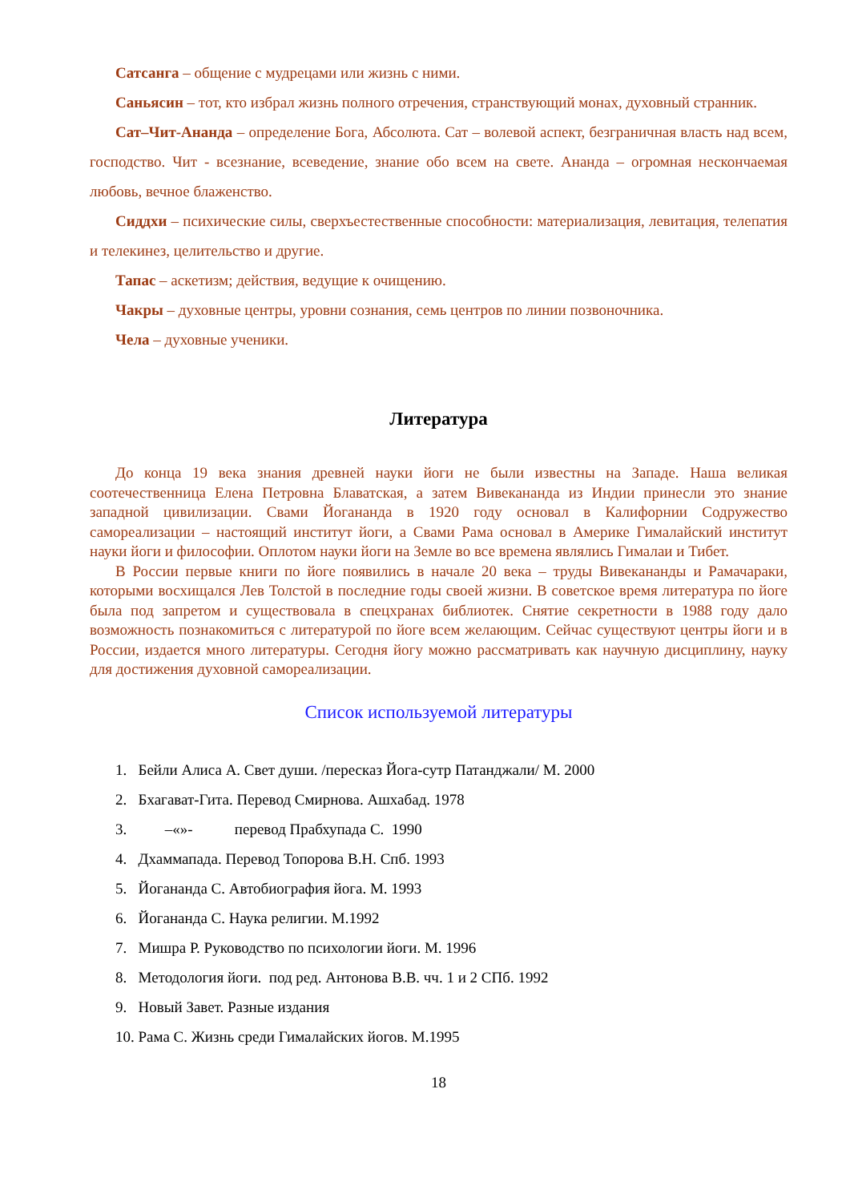Сатсанга – общение с мудрецами или жизнь с ними.
Саньясин – тот, кто избрал жизнь полного отречения, странствующий монах, духовный странник.
Сат–Чит-Ананда – определение Бога, Абсолюта. Сат – волевой аспект, безграничная власть над всем, господство. Чит - всезнание, всеведение, знание обо всем на свете. Ананда – огромная нескончаемая любовь, вечное блаженство.
Сиддхи – психические силы, сверхъестественные способности: материализация, левитация, телепатия и телекинез, целительство и другие.
Тапас – аскетизм; действия, ведущие к очищению.
Чакры – духовные центры, уровни сознания, семь центров по линии позвоночника.
Чела – духовные ученики.
Литература
До конца 19 века знания древней науки йоги не были известны на Западе. Наша великая соотечественница Елена Петровна Блаватская, а затем Вивекананда из Индии принесли это знание западной цивилизации. Свами Йогананда в 1920 году основал в Калифорнии Содружество самореализации – настоящий институт йоги, а Свами Рама основал в Америке Гималайский институт науки йоги и философии. Оплотом науки йоги на Земле во все времена являлись Гималаи и Тибет.
В России первые книги по йоге появились в начале 20 века – труды Вивекананды и Рамачараки, которыми восхищался Лев Толстой в последние годы своей жизни. В советское время литература по йоге была под запретом и существовала в спецхранах библиотек. Снятие секретности в 1988 году дало возможность познакомиться с литературой по йоге всем желающим. Сейчас существуют центры йоги и в России, издается много литературы. Сегодня йогу можно рассматривать как научную дисциплину, науку для достижения духовной самореализации.
Список используемой литературы
1. Бейли Алиса А. Свет души. /пересказ Йога-сутр Патанджали/ М. 2000
2. Бхагават-Гита. Перевод Смирнова. Ашхабад. 1978
3. –«»- перевод Прабхупада С. 1990
4. Дхаммапада. Перевод Топорова В.Н. Спб. 1993
5. Йогананда С. Автобиография йога. М. 1993
6. Йогананда С. Наука религии. М.1992
7. Мишра Р. Руководство по психологии йоги. М. 1996
8. Методология йоги. под ред. Антонова В.В. чч. 1 и 2 СПб. 1992
9. Новый Завет. Разные издания
10. Рама С. Жизнь среди Гималайских йогов. М.1995
18